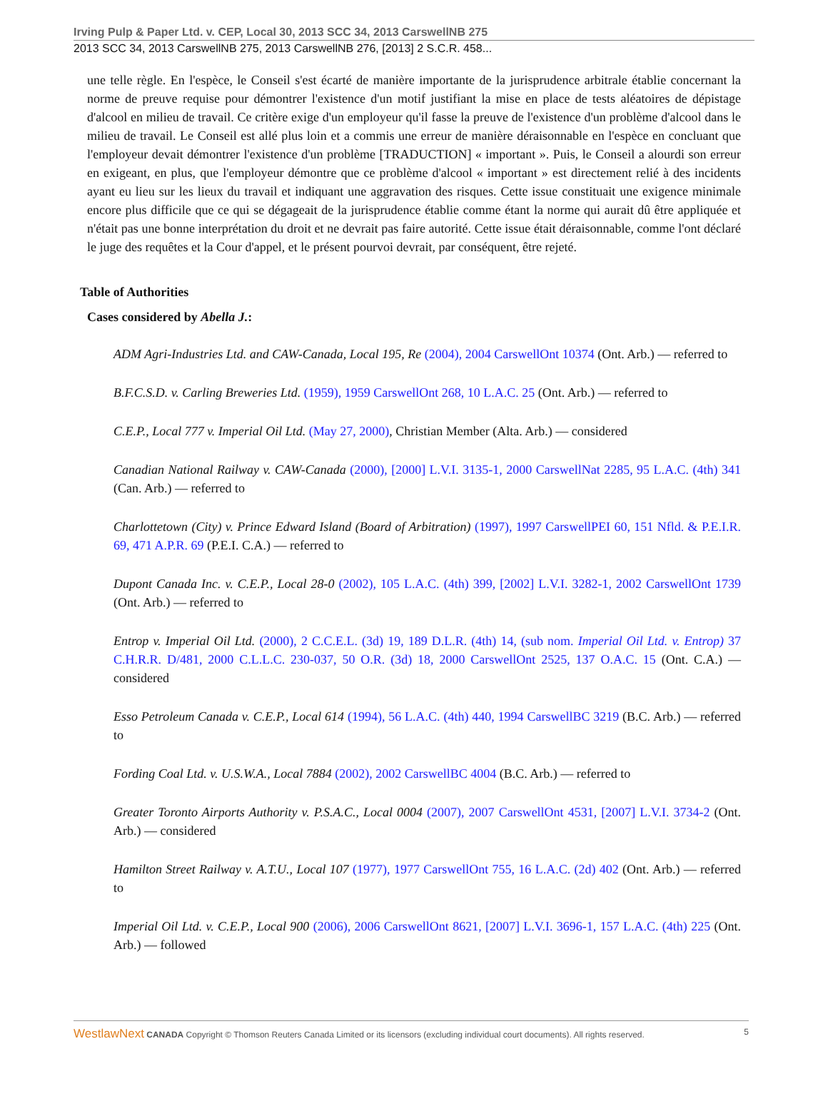Irving Pulp & Paper Ltd. v. CEP, Local 30, 2013 SCC 34, 2013 CarswellNB 275
2013 SCC 34, 2013 CarswellNB 275, 2013 CarswellNB 276, [2013] 2 S.C.R. 458...
une telle règle. En l'espèce, le Conseil s'est écarté de manière importante de la jurisprudence arbitrale établie concernant la norme de preuve requise pour démontrer l'existence d'un motif justifiant la mise en place de tests aléatoires de dépistage d'alcool en milieu de travail. Ce critère exige d'un employeur qu'il fasse la preuve de l'existence d'un problème d'alcool dans le milieu de travail. Le Conseil est allé plus loin et a commis une erreur de manière déraisonnable en l'espèce en concluant que l'employeur devait démontrer l'existence d'un problème [TRADUCTION] « important ». Puis, le Conseil a alourdi son erreur en exigeant, en plus, que l'employeur démontre que ce problème d'alcool « important » est directement relié à des incidents ayant eu lieu sur les lieux du travail et indiquant une aggravation des risques. Cette issue constituait une exigence minimale encore plus difficile que ce qui se dégageait de la jurisprudence établie comme étant la norme qui aurait dû être appliquée et n'était pas une bonne interprétation du droit et ne devrait pas faire autorité. Cette issue était déraisonnable, comme l'ont déclaré le juge des requêtes et la Cour d'appel, et le présent pourvoi devrait, par conséquent, être rejeté.
Table of Authorities
Cases considered by Abella J.:
ADM Agri-Industries Ltd. and CAW-Canada, Local 195, Re (2004), 2004 CarswellOnt 10374 (Ont. Arb.) — referred to
B.F.C.S.D. v. Carling Breweries Ltd. (1959), 1959 CarswellOnt 268, 10 L.A.C. 25 (Ont. Arb.) — referred to
C.E.P., Local 777 v. Imperial Oil Ltd. (May 27, 2000), Christian Member (Alta. Arb.) — considered
Canadian National Railway v. CAW-Canada (2000), [2000] L.V.I. 3135-1, 2000 CarswellNat 2285, 95 L.A.C. (4th) 341 (Can. Arb.) — referred to
Charlottetown (City) v. Prince Edward Island (Board of Arbitration) (1997), 1997 CarswellPEI 60, 151 Nfld. & P.E.I.R. 69, 471 A.P.R. 69 (P.E.I. C.A.) — referred to
Dupont Canada Inc. v. C.E.P., Local 28-0 (2002), 105 L.A.C. (4th) 399, [2002] L.V.I. 3282-1, 2002 CarswellOnt 1739 (Ont. Arb.) — referred to
Entrop v. Imperial Oil Ltd. (2000), 2 C.C.E.L. (3d) 19, 189 D.L.R. (4th) 14, (sub nom. Imperial Oil Ltd. v. Entrop) 37 C.H.R.R. D/481, 2000 C.L.L.C. 230-037, 50 O.R. (3d) 18, 2000 CarswellOnt 2525, 137 O.A.C. 15 (Ont. C.A.) — considered
Esso Petroleum Canada v. C.E.P., Local 614 (1994), 56 L.A.C. (4th) 440, 1994 CarswellBC 3219 (B.C. Arb.) — referred to
Fording Coal Ltd. v. U.S.W.A., Local 7884 (2002), 2002 CarswellBC 4004 (B.C. Arb.) — referred to
Greater Toronto Airports Authority v. P.S.A.C., Local 0004 (2007), 2007 CarswellOnt 4531, [2007] L.V.I. 3734-2 (Ont. Arb.) — considered
Hamilton Street Railway v. A.T.U., Local 107 (1977), 1977 CarswellOnt 755, 16 L.A.C. (2d) 402 (Ont. Arb.) — referred to
Imperial Oil Ltd. v. C.E.P., Local 900 (2006), 2006 CarswellOnt 8621, [2007] L.V.I. 3696-1, 157 L.A.C. (4th) 225 (Ont. Arb.) — followed
WestlawNext CANADA Copyright © Thomson Reuters Canada Limited or its licensors (excluding individual court documents). All rights reserved. 5